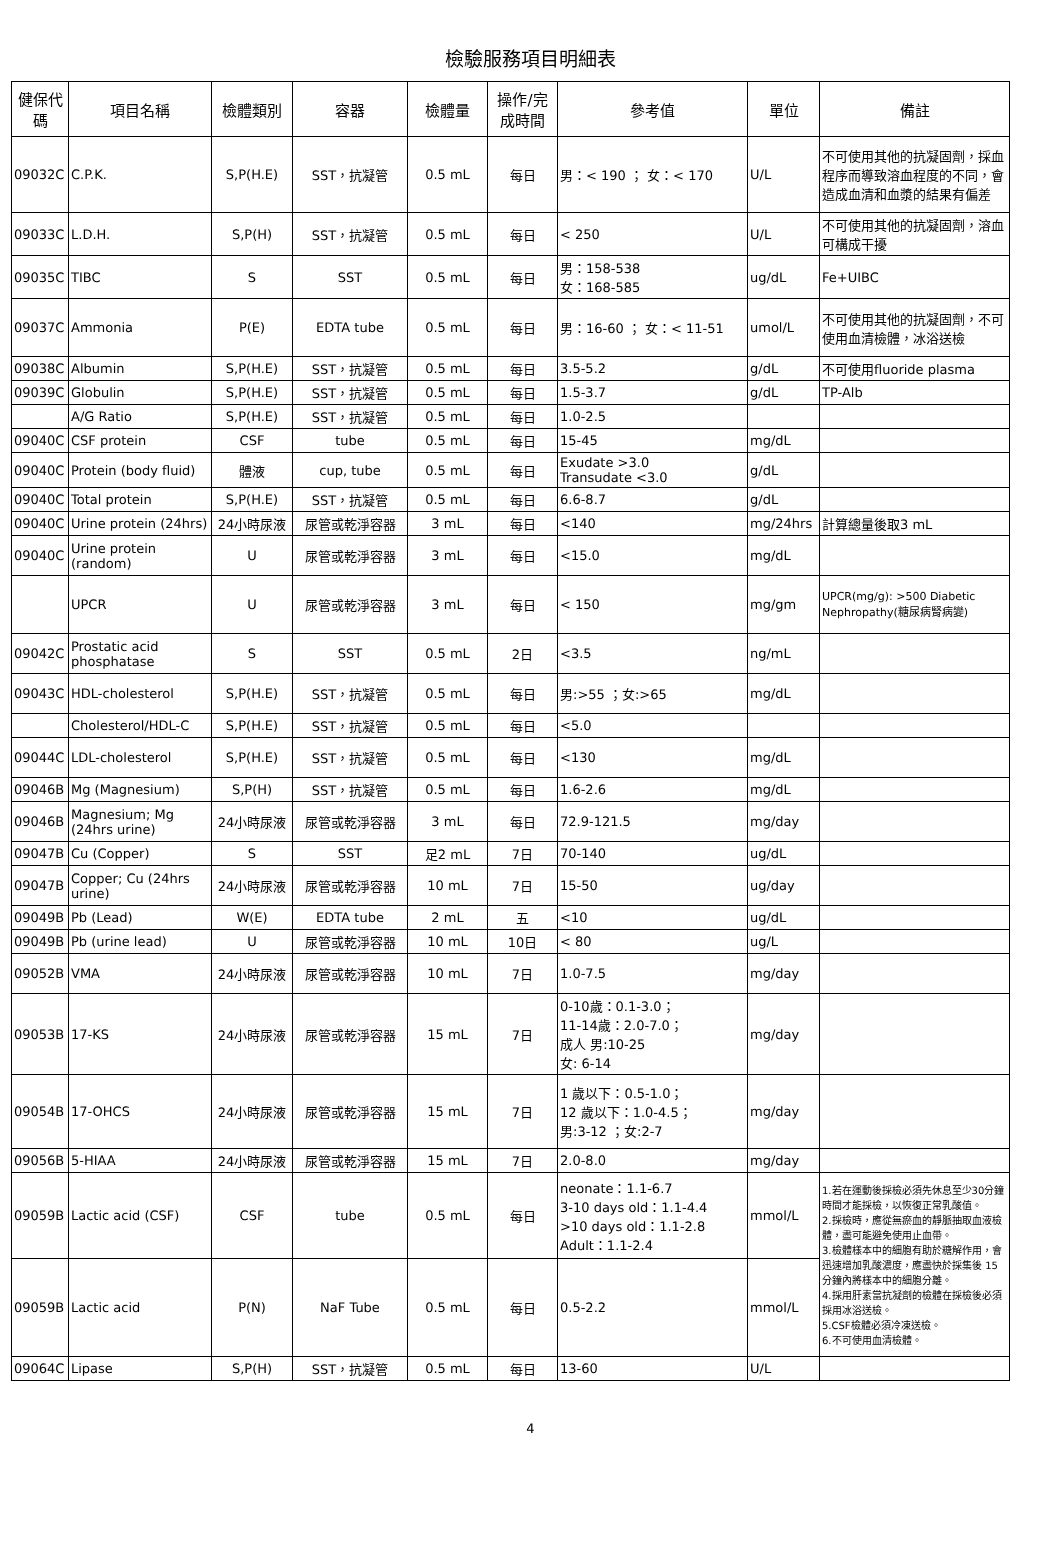檢驗服務項目明細表
| 健保代碼 | 項目名稱 | 檢體類別 | 容器 | 檢體量 | 操作/完成時間 | 參考值 | 單位 | 備註 |
| --- | --- | --- | --- | --- | --- | --- | --- | --- |
| 09032C | C.P.K. | S,P(H.E) | SST，抗凝管 | 0.5 mL | 每日 | 男：< 190 ； 女：< 170 | U/L | 不可使用其他的抗凝固劑，採血程序而導致溶血程度的不同，會造成血清和血漿的結果有偏差 |
| 09033C | L.D.H. | S,P(H) | SST，抗凝管 | 0.5 mL | 每日 | < 250 | U/L | 不可使用其他的抗凝固劑，溶血可構成干擾 |
| 09035C | TIBC | S | SST | 0.5 mL | 每日 | 男：158-538 女：168-585 | ug/dL | Fe+UIBC |
| 09037C | Ammonia | P(E) | EDTA tube | 0.5 mL | 每日 | 男：16-60 ； 女：< 11-51 | umol/L | 不可使用其他的抗凝固劑，不可使用血清檢體，冰浴送檢 |
| 09038C | Albumin | S,P(H.E) | SST，抗凝管 | 0.5 mL | 每日 | 3.5-5.2 | g/dL | 不可使用fluoride plasma |
| 09039C | Globulin | S,P(H.E) | SST，抗凝管 | 0.5 mL | 每日 | 1.5-3.7 | g/dL | TP-Alb |
| | A/G Ratio | S,P(H.E) | SST，抗凝管 | 0.5 mL | 每日 | 1.0-2.5 | | |
| 09040C | CSF protein | CSF | tube | 0.5 mL | 每日 | 15-45 | mg/dL | |
| 09040C | Protein (body fluid) | 體液 | cup, tube | 0.5 mL | 每日 | Exudate >3.0 Transudate <3.0 | g/dL | |
| 09040C | Total protein | S,P(H.E) | SST，抗凝管 | 0.5 mL | 每日 | 6.6-8.7 | g/dL | |
| 09040C | Urine protein (24hrs) | 24小時尿液 | 尿管或乾淨容器 | 3 mL | 每日 | <140 | mg/24hrs | 計算總量後取3 mL |
| 09040C | Urine protein (random) | U | 尿管或乾淨容器 | 3 mL | 每日 | <15.0 | mg/dL | |
| | UPCR | U | 尿管或乾淨容器 | 3 mL | 每日 | < 150 | mg/gm | UPCR(mg/g): >500 Diabetic Nephropathy(糖尿病腎病變) |
| 09042C | Prostatic acid phosphatase | S | SST | 0.5 mL | 2日 | <3.5 | ng/mL | |
| 09043C | HDL-cholesterol | S,P(H.E) | SST，抗凝管 | 0.5 mL | 每日 | 男:>55 ；女:>65 | mg/dL | |
| | Cholesterol/HDL-C | S,P(H.E) | SST，抗凝管 | 0.5 mL | 每日 | <5.0 | | |
| 09044C | LDL-cholesterol | S,P(H.E) | SST，抗凝管 | 0.5 mL | 每日 | <130 | mg/dL | |
| 09046B | Mg (Magnesium) | S,P(H) | SST，抗凝管 | 0.5 mL | 每日 | 1.6-2.6 | mg/dL | |
| 09046B | Magnesium; Mg (24hrs urine) | 24小時尿液 | 尿管或乾淨容器 | 3 mL | 每日 | 72.9-121.5 | mg/day | |
| 09047B | Cu (Copper) | S | SST | 足2 mL | 7日 | 70-140 | ug/dL | |
| 09047B | Copper; Cu (24hrs urine) | 24小時尿液 | 尿管或乾淨容器 | 10 mL | 7日 | 15-50 | ug/day | |
| 09049B | Pb (Lead) | W(E) | EDTA tube | 2 mL | 五 | <10 | ug/dL | |
| 09049B | Pb (urine lead) | U | 尿管或乾淨容器 | 10 mL | 10日 | < 80 | ug/L | |
| 09052B | VMA | 24小時尿液 | 尿管或乾淨容器 | 10 mL | 7日 | 1.0-7.5 | mg/day | |
| 09053B | 17-KS | 24小時尿液 | 尿管或乾淨容器 | 15 mL | 7日 | 0-10歲：0.1-3.0； 11-14歲：2.0-7.0； 成人 男:10-25 女: 6-14 | mg/day | |
| 09054B | 17-OHCS | 24小時尿液 | 尿管或乾淨容器 | 15 mL | 7日 | 1 歲以下：0.5-1.0； 12 歲以下：1.0-4.5； 男:3-12 ；女:2-7 | mg/day | |
| 09056B | 5-HIAA | 24小時尿液 | 尿管或乾淨容器 | 15 mL | 7日 | 2.0-8.0 | mg/day | |
| 09059B | Lactic acid (CSF) | CSF | tube | 0.5 mL | 每日 | neonate：1.1-6.7 3-10 days old：1.1-4.4 >10 days old：1.1-2.8 Adult：1.1-2.4 | mmol/L | 1.若在運動後採檢必須先休息至少30分鐘時間才能採檢，以恢復正常乳酸值。 2.採檢時，應從無瘀血的靜脈抽取血液檢體，盡可能避免使用止血帶。 3.檢體樣本中的細胞有助於糖解作用，會迅速增加乳酸濃度，應盡快於採集後 15 分鐘內將樣本中的細胞分離。 4.採用肝素當抗凝劑的檢體在採檢後必須採用冰浴送檢。 5.CSF檢體必須冷凍送檢。 6.不可使用血清檢體。 |
| 09059B | Lactic acid | P(N) | NaF Tube | 0.5 mL | 每日 | 0.5-2.2 | mmol/L | |
| 09064C | Lipase | S,P(H) | SST，抗凝管 | 0.5 mL | 每日 | 13-60 | U/L | |
4